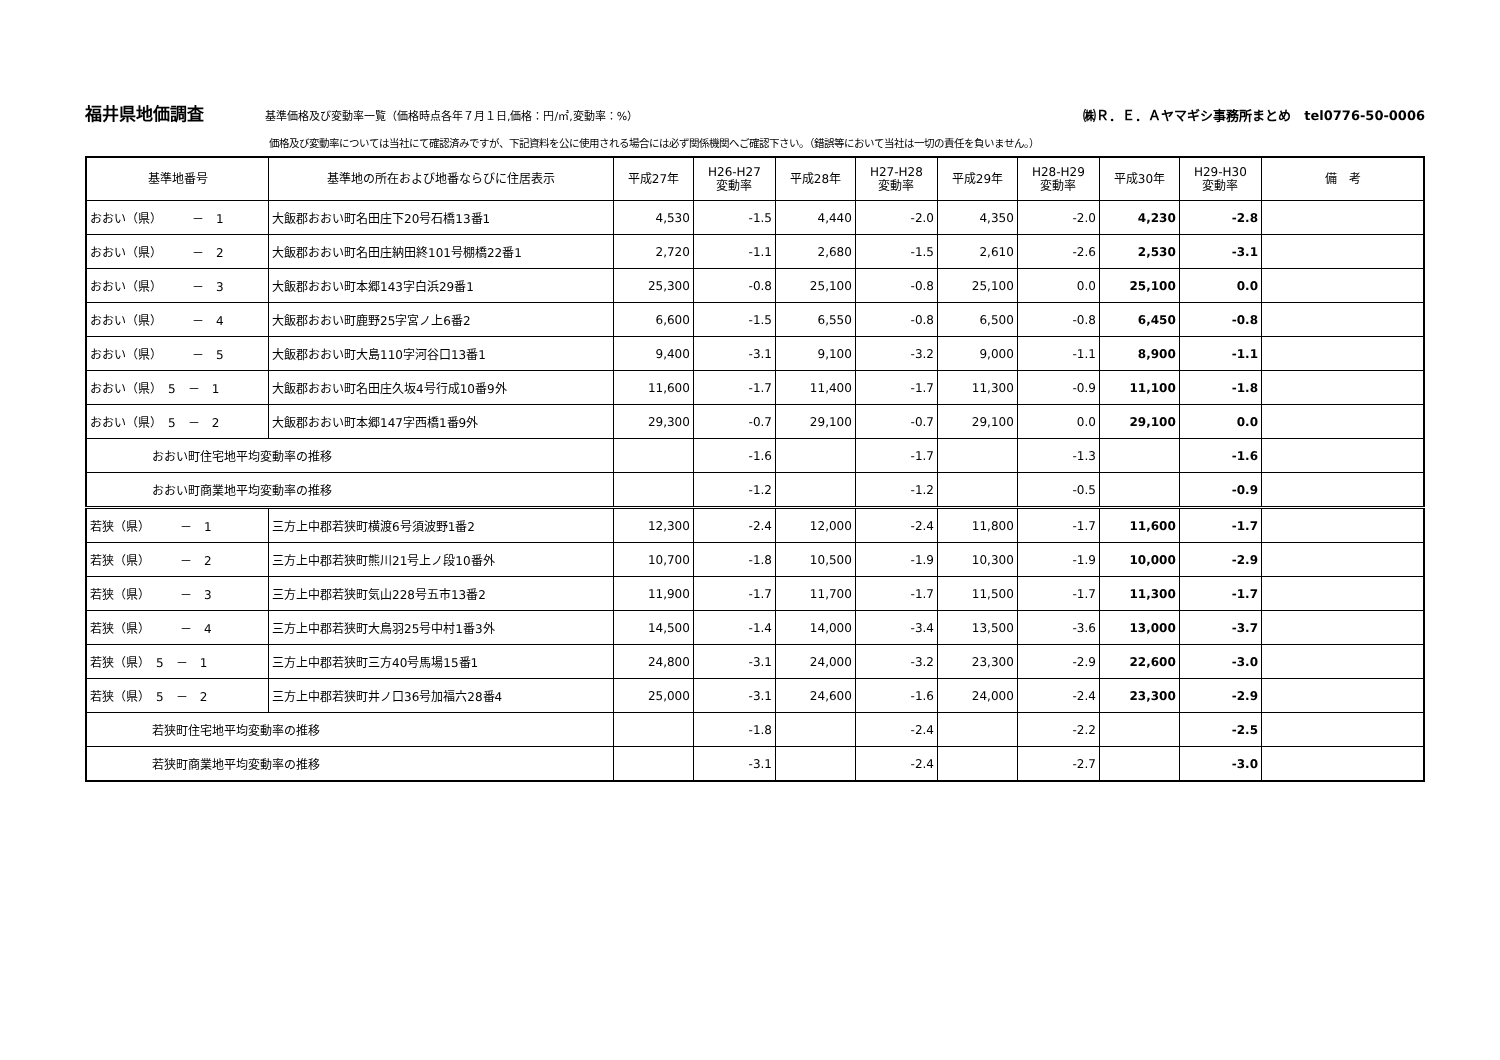福井県地価調査
基準価格及び変動率一覧（価格時点各年７月１日,価格：円/㎡,変動率：%）
㈱Ｒ．Ｅ．Ａヤマギシ事務所まとめ　tel0776-50-0006
価格及び変動率については当社にて確認済みですが、下記資料を公に使用される場合には必ず関係機関へご確認下さい。（錯誤等において当社は一切の責任を負いません。）
| 基準地番号 | 基準地の所在および地番ならびに住居表示 | 平成27年 | H26-H27 変動率 | 平成28年 | H27-H28 変動率 | 平成29年 | H28-H29 変動率 | 平成30年 | H29-H30 変動率 | 備 考 |
| --- | --- | --- | --- | --- | --- | --- | --- | --- | --- | --- |
| おおい（県） － 1 | 大飯郡おおい町名田庄下20号石橋13番1 | 4,530 | -1.5 | 4,440 | -2.0 | 4,350 | -2.0 | 4,230 | -2.8 | |
| おおい（県） － 2 | 大飯郡おおい町名田庄納田終101号棚橋22番1 | 2,720 | -1.1 | 2,680 | -1.5 | 2,610 | -2.6 | 2,530 | -3.1 | |
| おおい（県） － 3 | 大飯郡おおい町本郷143字白浜29番1 | 25,300 | -0.8 | 25,100 | -0.8 | 25,100 | 0.0 | 25,100 | 0.0 | |
| おおい（県） － 4 | 大飯郡おおい町鹿野25字宮ノ上6番2 | 6,600 | -1.5 | 6,550 | -0.8 | 6,500 | -0.8 | 6,450 | -0.8 | |
| おおい（県） － 5 | 大飯郡おおい町大島110字河谷口13番1 | 9,400 | -3.1 | 9,100 | -3.2 | 9,000 | -1.1 | 8,900 | -1.1 | |
| おおい（県） 5 － 1 | 大飯郡おおい町名田庄久坂4号行成10番9外 | 11,600 | -1.7 | 11,400 | -1.7 | 11,300 | -0.9 | 11,100 | -1.8 | |
| おおい（県） 5 － 2 | 大飯郡おおい町本郷147字西橋1番9外 | 29,300 | -0.7 | 29,100 | -0.7 | 29,100 | 0.0 | 29,100 | 0.0 | |
| おおい町住宅地平均変動率の推移 | | | -1.6 | | -1.7 | | -1.3 | | -1.6 | |
| おおい町商業地平均変動率の推移 | | | -1.2 | | -1.2 | | -0.5 | | -0.9 | |
| 若狭（県） － 1 | 三方上中郡若狭町横渡6号須波野1番2 | 12,300 | -2.4 | 12,000 | -2.4 | 11,800 | -1.7 | 11,600 | -1.7 | |
| 若狭（県） － 2 | 三方上中郡若狭町熊川21号上ノ段10番外 | 10,700 | -1.8 | 10,500 | -1.9 | 10,300 | -1.9 | 10,000 | -2.9 | |
| 若狭（県） － 3 | 三方上中郡若狭町気山228号五市13番2 | 11,900 | -1.7 | 11,700 | -1.7 | 11,500 | -1.7 | 11,300 | -1.7 | |
| 若狭（県） － 4 | 三方上中郡若狭町大鳥羽25号中村1番3外 | 14,500 | -1.4 | 14,000 | -3.4 | 13,500 | -3.6 | 13,000 | -3.7 | |
| 若狭（県） 5 － 1 | 三方上中郡若狭町三方40号馬場15番1 | 24,800 | -3.1 | 24,000 | -3.2 | 23,300 | -2.9 | 22,600 | -3.0 | |
| 若狭（県） 5 － 2 | 三方上中郡若狭町井ノ口36号加福六28番4 | 25,000 | -3.1 | 24,600 | -1.6 | 24,000 | -2.4 | 23,300 | -2.9 | |
| 若狭町住宅地平均変動率の推移 | | | -1.8 | | -2.4 | | -2.2 | | -2.5 | |
| 若狭町商業地平均変動率の推移 | | | -3.1 | | -2.4 | | -2.7 | | -3.0 | |